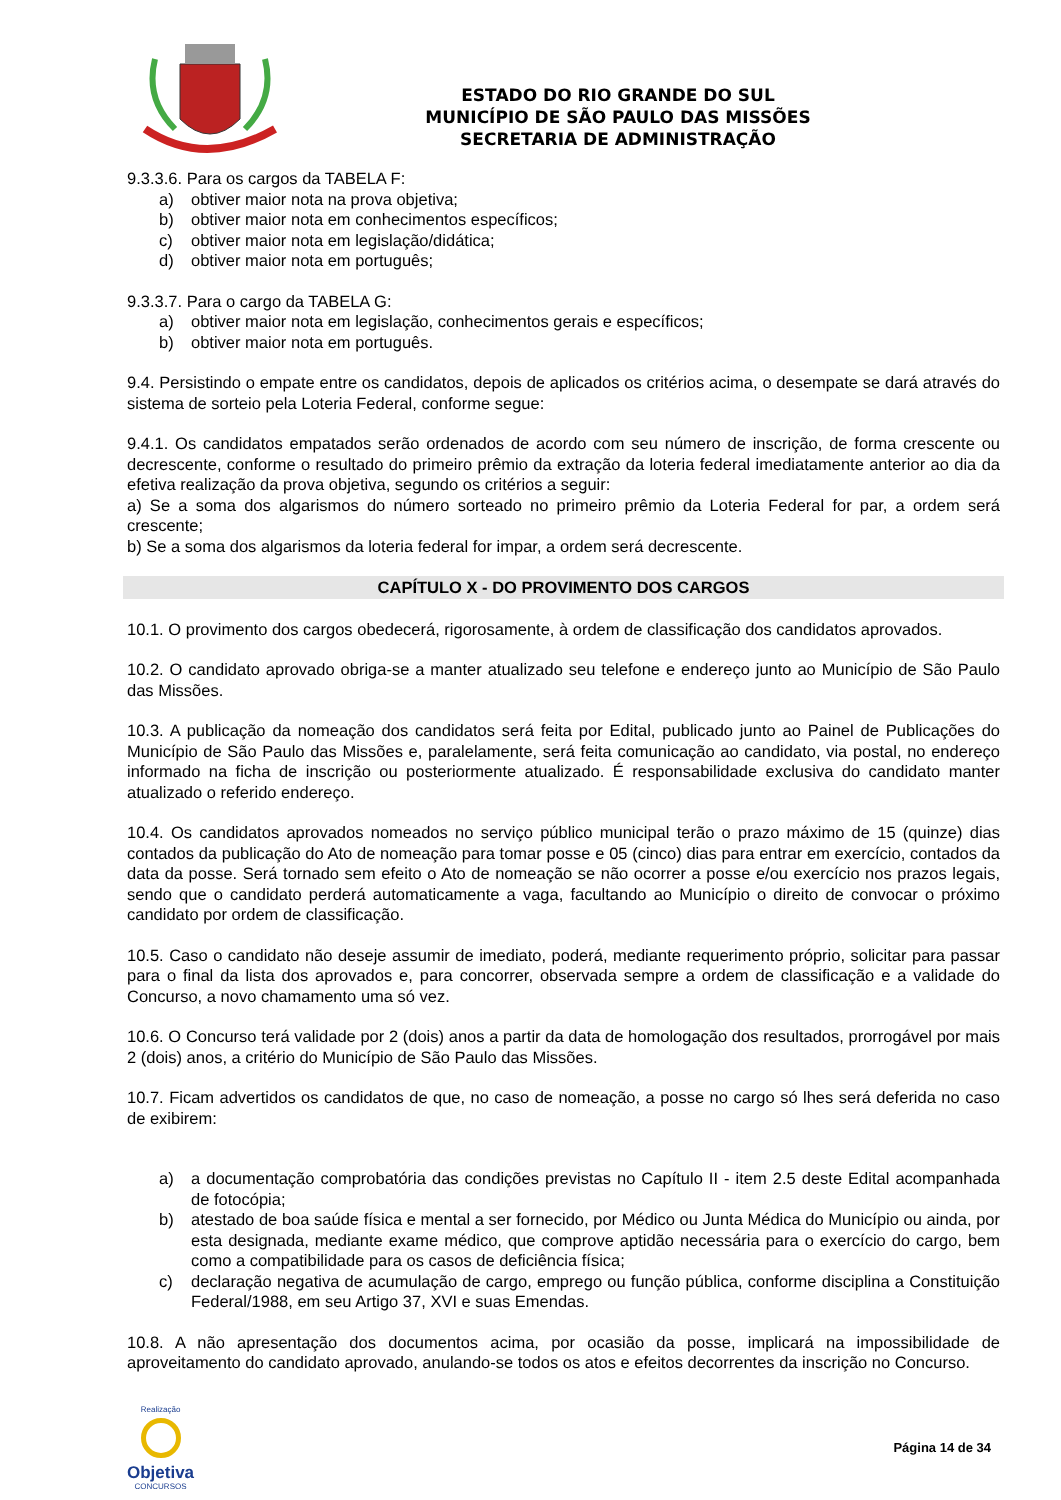ESTADO DO RIO GRANDE DO SUL
MUNICÍPIO DE SÃO PAULO DAS MISSÕES
SECRETARIA DE ADMINISTRAÇÃO
9.3.3.6. Para os cargos da TABELA F:
a) obtiver maior nota na prova objetiva;
b) obtiver maior nota em conhecimentos específicos;
c) obtiver maior nota em legislação/didática;
d) obtiver maior nota em português;
9.3.3.7. Para o cargo da TABELA G:
a) obtiver maior nota em legislação, conhecimentos gerais e específicos;
b) obtiver maior nota em português.
9.4. Persistindo o empate entre os candidatos, depois de aplicados os critérios acima, o desempate se dará através do sistema de sorteio pela Loteria Federal, conforme segue:
9.4.1. Os candidatos empatados serão ordenados de acordo com seu número de inscrição, de forma crescente ou decrescente, conforme o resultado do primeiro prêmio da extração da loteria federal imediatamente anterior ao dia da efetiva realização da prova objetiva, segundo os critérios a seguir:
a) Se a soma dos algarismos do número sorteado no primeiro prêmio da Loteria Federal for par, a ordem será crescente;
b) Se a soma dos algarismos da loteria federal for impar, a ordem será decrescente.
CAPÍTULO X - DO PROVIMENTO DOS CARGOS
10.1. O provimento dos cargos obedecerá, rigorosamente, à ordem de classificação dos candidatos aprovados.
10.2. O candidato aprovado obriga-se a manter atualizado seu telefone e endereço junto ao Município de São Paulo das Missões.
10.3. A publicação da nomeação dos candidatos será feita por Edital, publicado junto ao Painel de Publicações do Município de São Paulo das Missões e, paralelamente, será feita comunicação ao candidato, via postal, no endereço informado na ficha de inscrição ou posteriormente atualizado. É responsabilidade exclusiva do candidato manter atualizado o referido endereço.
10.4. Os candidatos aprovados nomeados no serviço público municipal terão o prazo máximo de 15 (quinze) dias contados da publicação do Ato de nomeação para tomar posse e 05 (cinco) dias para entrar em exercício, contados da data da posse. Será tornado sem efeito o Ato de nomeação se não ocorrer a posse e/ou exercício nos prazos legais, sendo que o candidato perderá automaticamente a vaga, facultando ao Município o direito de convocar o próximo candidato por ordem de classificação.
10.5. Caso o candidato não deseje assumir de imediato, poderá, mediante requerimento próprio, solicitar para passar para o final da lista dos aprovados e, para concorrer, observada sempre a ordem de classificação e a validade do Concurso, a novo chamamento uma só vez.
10.6. O Concurso terá validade por 2 (dois) anos a partir da data de homologação dos resultados, prorrogável por mais 2 (dois) anos, a critério do Município de São Paulo das Missões.
10.7. Ficam advertidos os candidatos de que, no caso de nomeação, a posse no cargo só lhes será deferida no caso de exibirem:
a) a documentação comprobatória das condições previstas no Capítulo II - item 2.5 deste Edital acompanhada de fotocópia;
b) atestado de boa saúde física e mental a ser fornecido, por Médico ou Junta Médica do Município ou ainda, por esta designada, mediante exame médico, que comprove aptidão necessária para o exercício do cargo, bem como a compatibilidade para os casos de deficiência física;
c) declaração negativa de acumulação de cargo, emprego ou função pública, conforme disciplina a Constituição Federal/1988, em seu Artigo 37, XVI e suas Emendas.
10.8. A não apresentação dos documentos acima, por ocasião da posse, implicará na impossibilidade de aproveitamento do candidato aprovado, anulando-se todos os atos e efeitos decorrentes da inscrição no Concurso.
Realização
Objetiva
CONCURSOS
Página 14 de 34